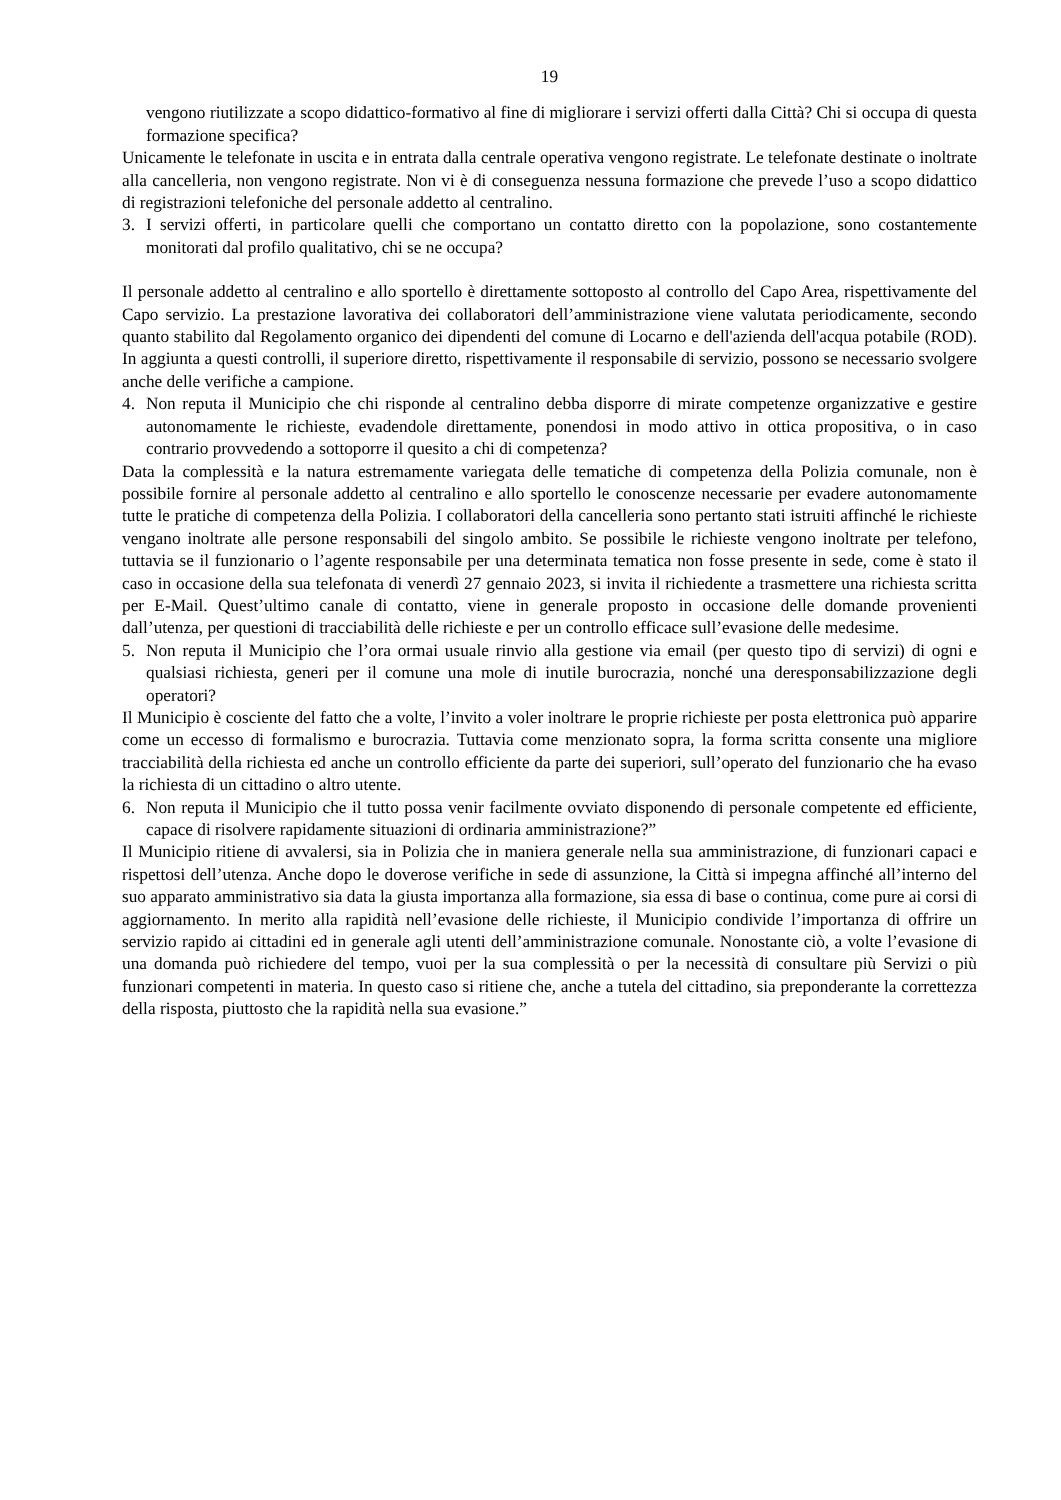19
vengono riutilizzate a scopo didattico-formativo al fine di migliorare i servizi offerti dalla Città? Chi si occupa di questa formazione specifica?
Unicamente le telefonate in uscita e in entrata dalla centrale operativa vengono registrate. Le telefonate destinate o inoltrate alla cancelleria, non vengono registrate. Non vi è di conseguenza nessuna formazione che prevede l’uso a scopo didattico di registrazioni telefoniche del personale addetto al centralino.
3. I servizi offerti, in particolare quelli che comportano un contatto diretto con la popolazione, sono costantemente monitorati dal profilo qualitativo, chi se ne occupa?
Il personale addetto al centralino e allo sportello è direttamente sottoposto al controllo del Capo Area, rispettivamente del Capo servizio. La prestazione lavorativa dei collaboratori dell’amministrazione viene valutata periodicamente, secondo quanto stabilito dal Regolamento organico dei dipendenti del comune di Locarno e dell'azienda dell'acqua potabile (ROD). In aggiunta a questi controlli, il superiore diretto, rispettivamente il responsabile di servizio, possono se necessario svolgere anche delle verifiche a campione.
4. Non reputa il Municipio che chi risponde al centralino debba disporre di mirate competenze organizzative e gestire autonomamente le richieste, evadendole direttamente, ponendosi in modo attivo in ottica propositiva, o in caso contrario provvedendo a sottoporre il quesito a chi di competenza?
Data la complessità e la natura estremamente variegata delle tematiche di competenza della Polizia comunale, non è possibile fornire al personale addetto al centralino e allo sportello le conoscenze necessarie per evadere autonomamente tutte le pratiche di competenza della Polizia. I collaboratori della cancelleria sono pertanto stati istruiti affinché le richieste vengano inoltrate alle persone responsabili del singolo ambito. Se possibile le richieste vengono inoltrate per telefono, tuttavia se il funzionario o l’agente responsabile per una determinata tematica non fosse presente in sede, come è stato il caso in occasione della sua telefonata di venerdì 27 gennaio 2023, si invita il richiedente a trasmettere una richiesta scritta per E-Mail. Quest’ultimo canale di contatto, viene in generale proposto in occasione delle domande provenienti dall’utenza, per questioni di tracciabilità delle richieste e per un controllo efficace sull’evasione delle medesime.
5. Non reputa il Municipio che l’ora ormai usuale rinvio alla gestione via email (per questo tipo di servizi) di ogni e qualsiasi richiesta, generi per il comune una mole di inutile burocrazia, nonché una deresponsabilizzazione degli operatori?
Il Municipio è cosciente del fatto che a volte, l’invito a voler inoltrare le proprie richieste per posta elettronica può apparire come un eccesso di formalismo e burocrazia. Tuttavia come menzionato sopra, la forma scritta consente una migliore tracciabilità della richiesta ed anche un controllo efficiente da parte dei superiori, sull’operato del funzionario che ha evaso la richiesta di un cittadino o altro utente.
6. Non reputa il Municipio che il tutto possa venir facilmente ovviato disponendo di personale competente ed efficiente, capace di risolvere rapidamente situazioni di ordinaria amministrazione?”
Il Municipio ritiene di avvalersi, sia in Polizia che in maniera generale nella sua amministrazione, di funzionari capaci e rispettosi dell’utenza. Anche dopo le doverose verifiche in sede di assunzione, la Città si impegna affinché all’interno del suo apparato amministrativo sia data la giusta importanza alla formazione, sia essa di base o continua, come pure ai corsi di aggiornamento. In merito alla rapidità nell’evasione delle richieste, il Municipio condivide l’importanza di offrire un servizio rapido ai cittadini ed in generale agli utenti dell’amministrazione comunale. Nonostante ciò, a volte l’evasione di una domanda può richiedere del tempo, vuoi per la sua complessità o per la necessità di consultare più Servizi o più funzionari competenti in materia. In questo caso si ritiene che, anche a tutela del cittadino, sia preponderante la correttezza della risposta, piuttosto che la rapidità nella sua evasione.”